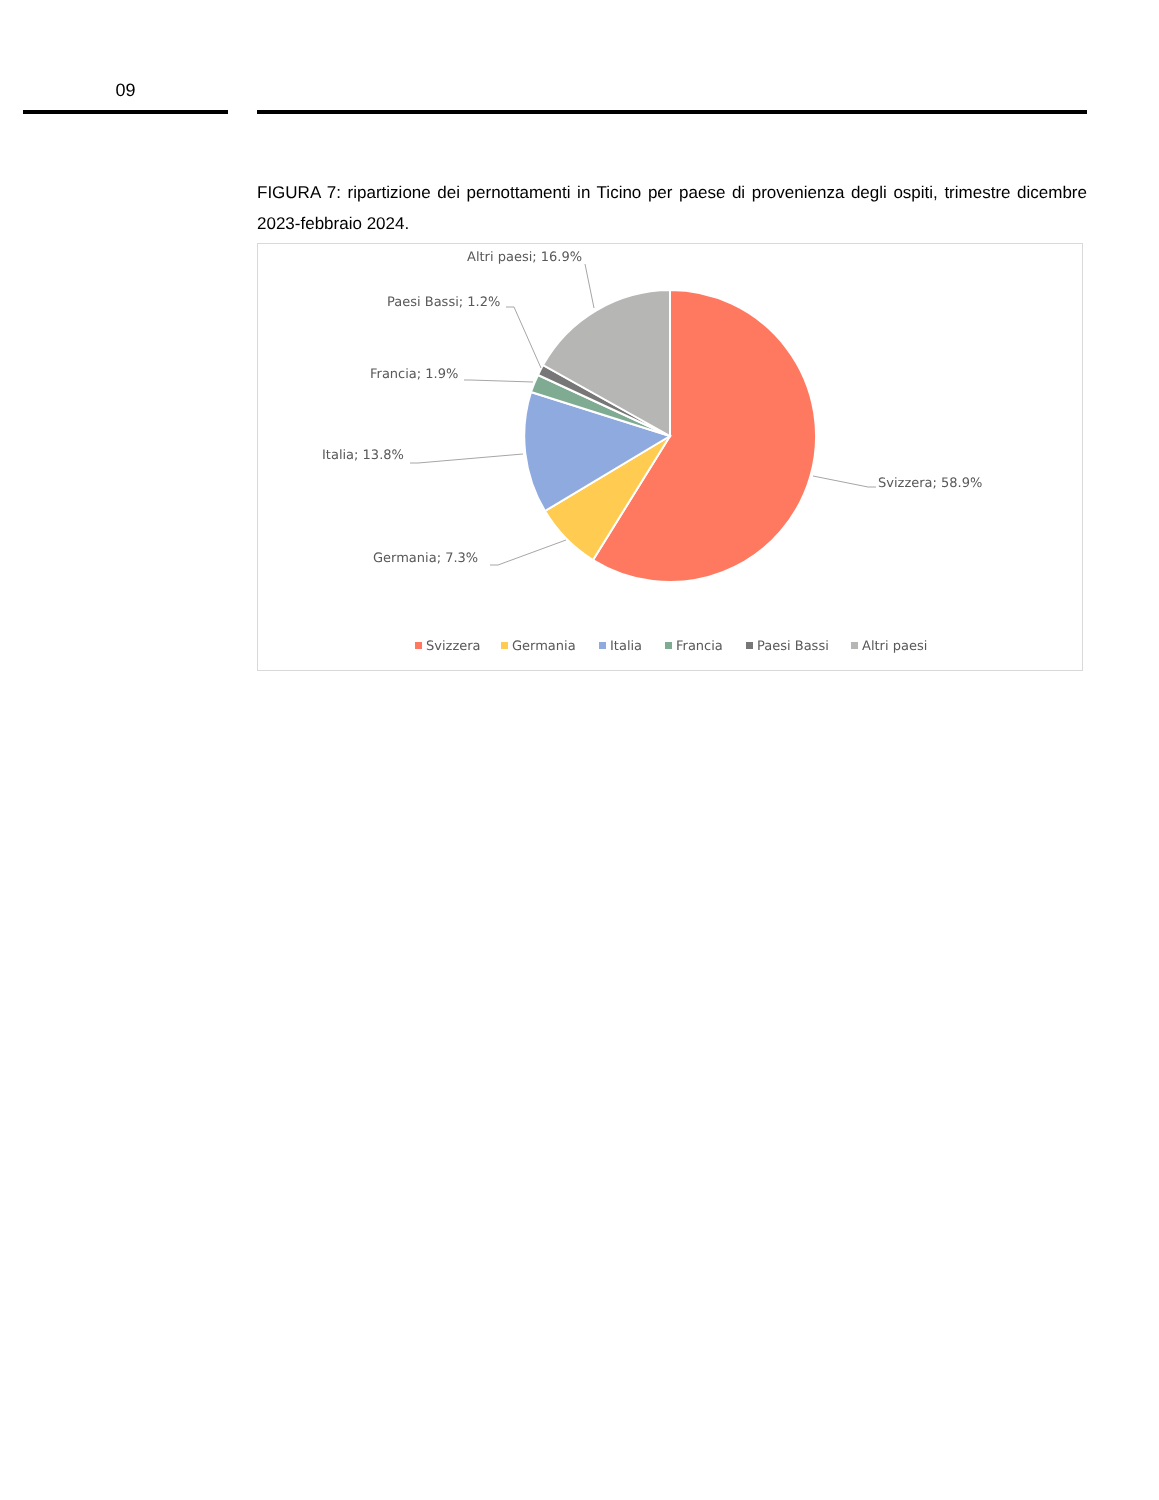09
FIGURA 7: ripartizione dei pernottamenti in Ticino per paese di provenienza degli ospiti, trimestre dicembre 2023-febbraio 2024.
Svizzera; 58.9%
Germania; 7.3%
Italia; 13.8%
Francia; 1.9%
Paesi Bassi; 1.2%
Altri paesi; 16.9%
Svizzera
Germania
Italia
Francia
Paesi Bassi
Altri paesi